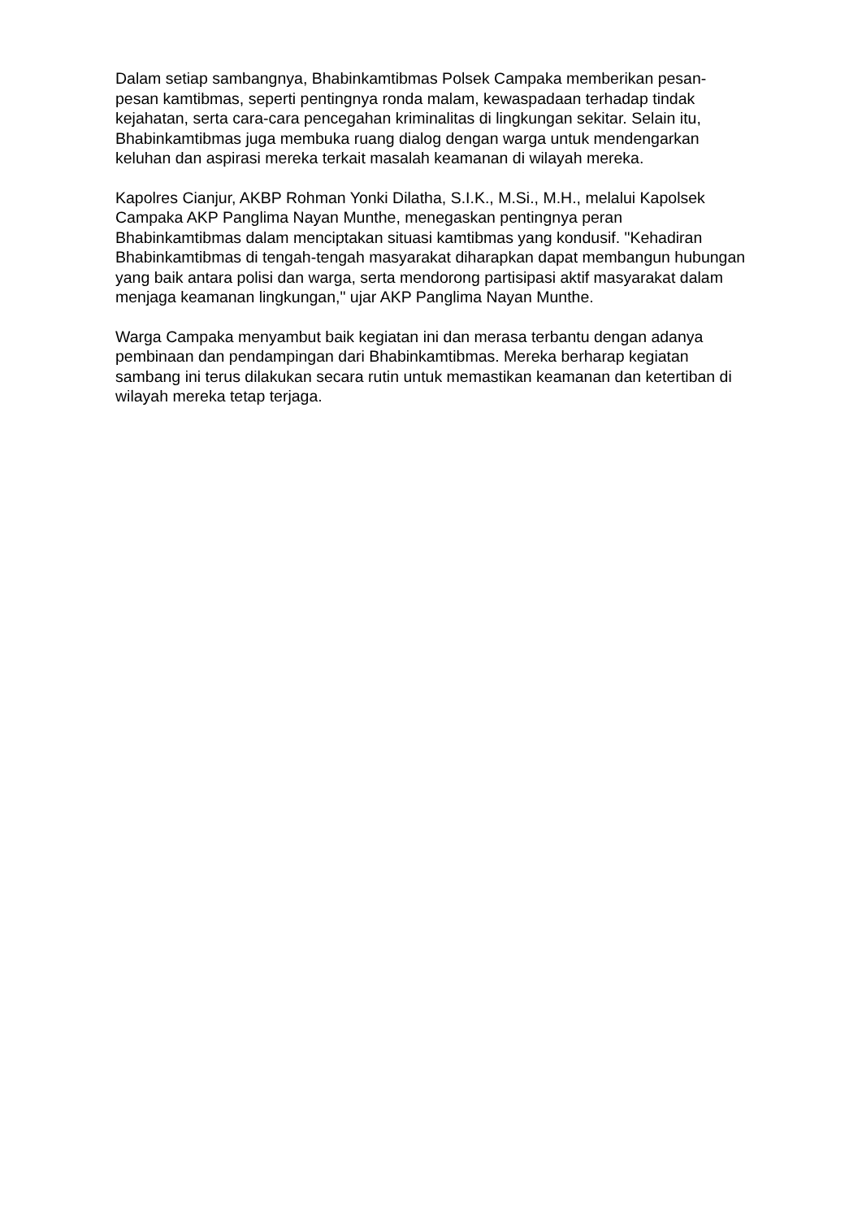Dalam setiap sambangnya, Bhabinkamtibmas Polsek Campaka memberikan pesan-pesan kamtibmas, seperti pentingnya ronda malam, kewaspadaan terhadap tindak kejahatan, serta cara-cara pencegahan kriminalitas di lingkungan sekitar. Selain itu, Bhabinkamtibmas juga membuka ruang dialog dengan warga untuk mendengarkan keluhan dan aspirasi mereka terkait masalah keamanan di wilayah mereka.
Kapolres Cianjur, AKBP Rohman Yonki Dilatha, S.I.K., M.Si., M.H., melalui Kapolsek Campaka AKP Panglima Nayan Munthe, menegaskan pentingnya peran Bhabinkamtibmas dalam menciptakan situasi kamtibmas yang kondusif. "Kehadiran Bhabinkamtibmas di tengah-tengah masyarakat diharapkan dapat membangun hubungan yang baik antara polisi dan warga, serta mendorong partisipasi aktif masyarakat dalam menjaga keamanan lingkungan," ujar AKP Panglima Nayan Munthe.
Warga Campaka menyambut baik kegiatan ini dan merasa terbantu dengan adanya pembinaan dan pendampingan dari Bhabinkamtibmas. Mereka berharap kegiatan sambang ini terus dilakukan secara rutin untuk memastikan keamanan dan ketertiban di wilayah mereka tetap terjaga.